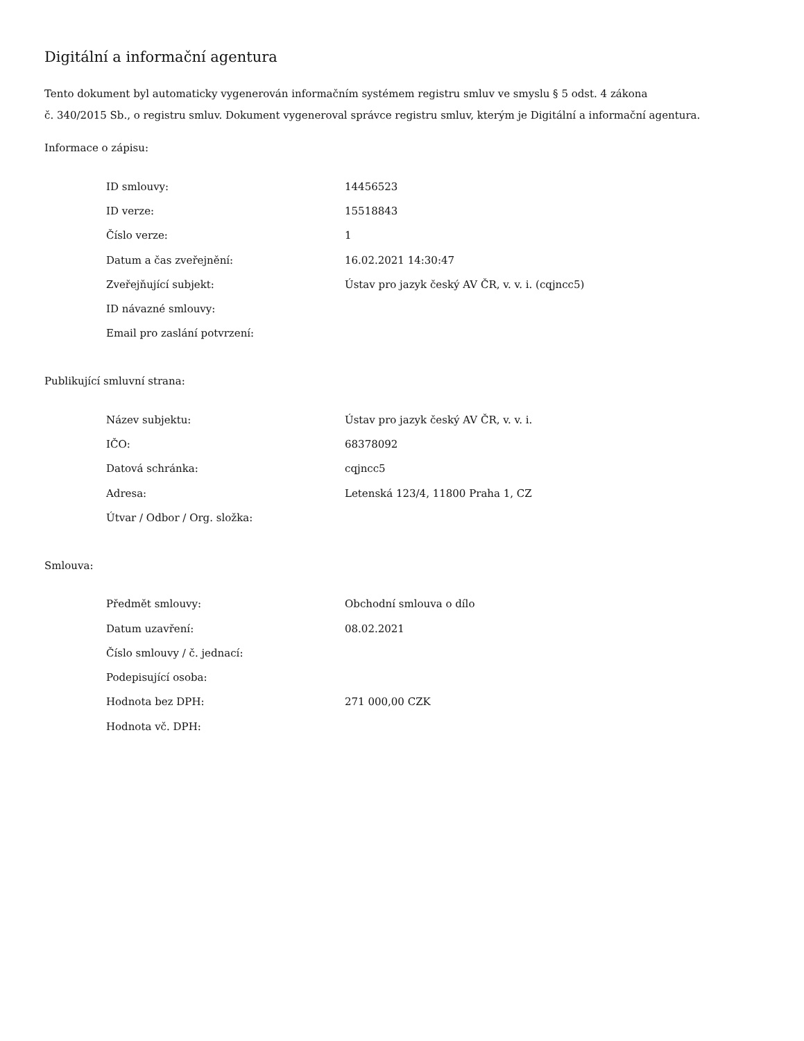Digitální a informační agentura
Tento dokument byl automaticky vygenerován informačním systémem registru smluv ve smyslu § 5 odst. 4 zákona
č. 340/2015 Sb., o registru smluv. Dokument vygeneroval správce registru smluv, kterým je Digitální a informační agentura.
Informace o zápisu:
| ID smlouvy: | 14456523 |
| ID verze: | 15518843 |
| Číslo verze: | 1 |
| Datum a čas zveřejnění: | 16.02.2021 14:30:47 |
| Zveřejňující subjekt: | Ústav pro jazyk český AV ČR, v. v. i. (cqjncc5) |
| ID návazné smlouvy: | |
| Email pro zaslání potvrzení: | |
Publikující smluvní strana:
| Název subjektu: | Ústav pro jazyk český AV ČR, v. v. i. |
| IČO: | 68378092 |
| Datová schránka: | cqjncc5 |
| Adresa: | Letenská 123/4, 11800 Praha 1, CZ |
| Útvar / Odbor / Org. složka: | |
Smlouva:
| Předmět smlouvy: | Obchodní smlouva o dílo |
| Datum uzavření: | 08.02.2021 |
| Číslo smlouvy / č. jednací: | |
| Podepisující osoba: | |
| Hodnota bez DPH: | 271 000,00 CZK |
| Hodnota vč. DPH: | |